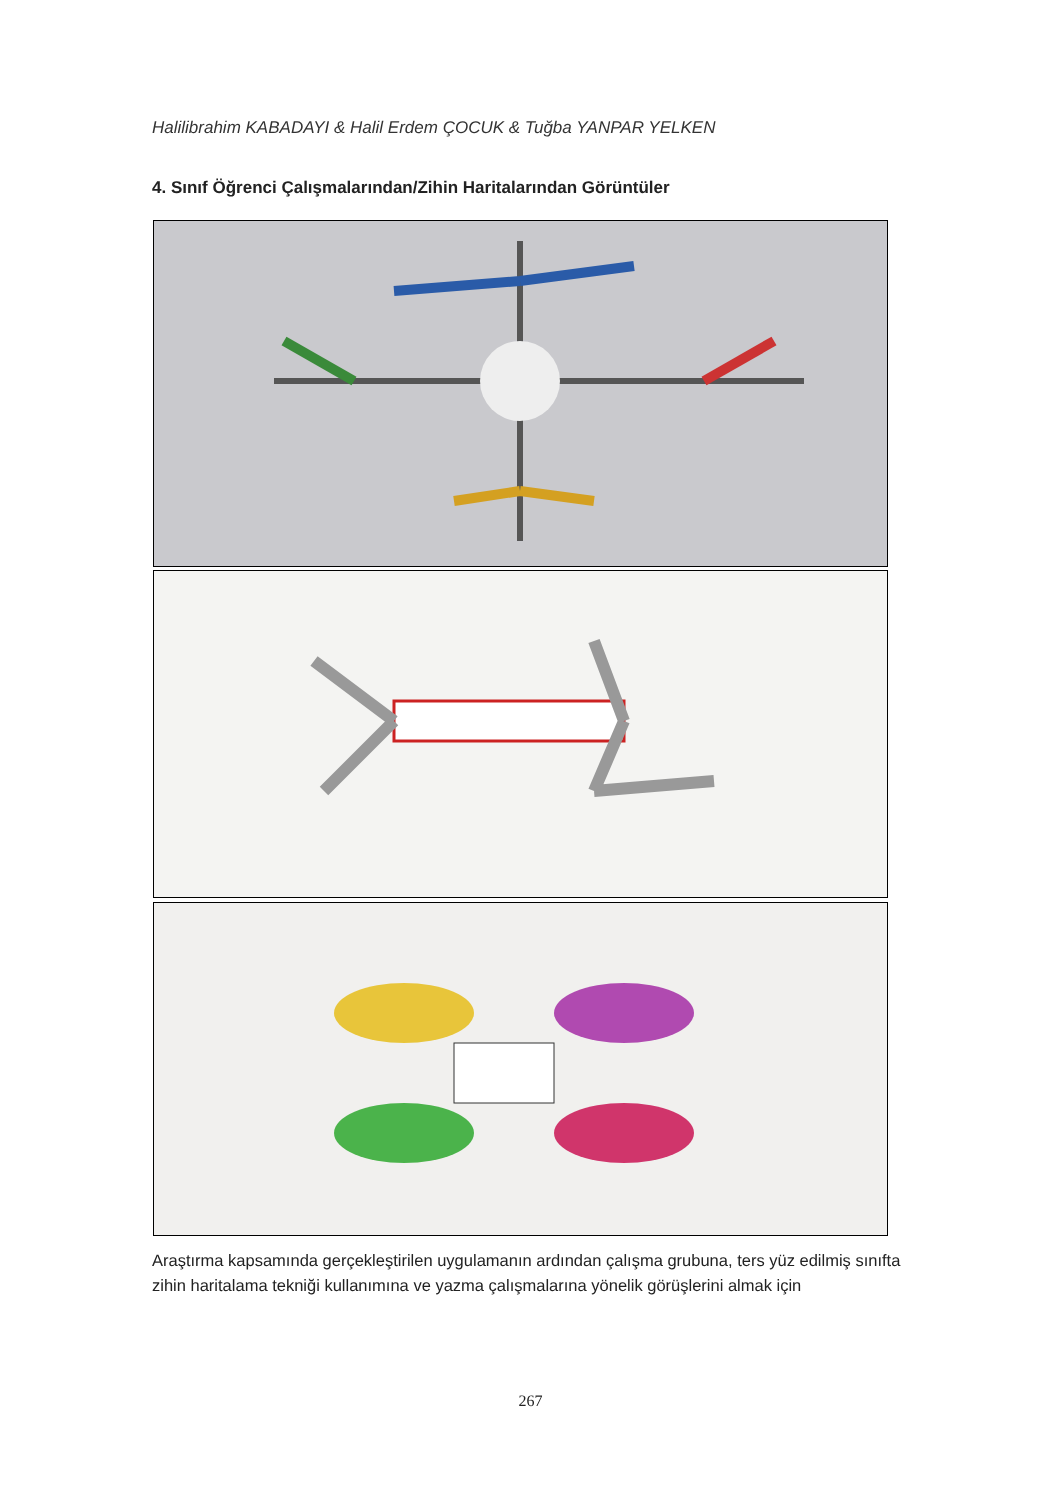Halilibrahim KABADAYI & Halil Erdem ÇOCUK & Tuğba YANPAR YELKEN
4. Sınıf Öğrenci Çalışmalarından/Zihin Haritalarından Görüntüler
Araştırma kapsamında gerçekleştirilen uygulamanın ardından çalışma grubuna, ters yüz edilmiş sınıfta zihin haritalama tekniği kullanımına ve yazma çalışmalarına yönelik görüşlerini almak için
267